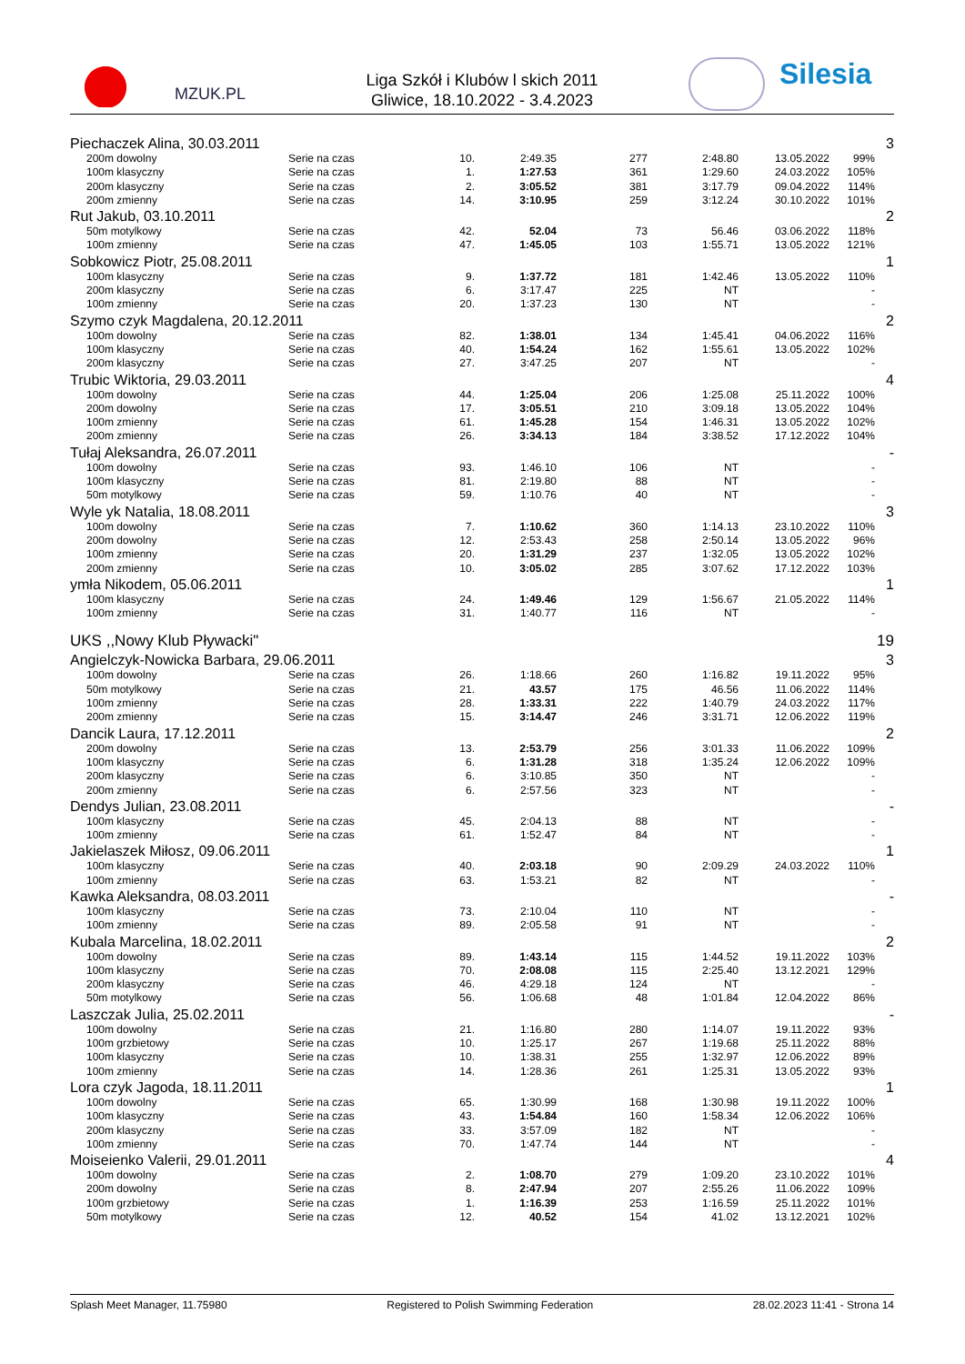MZUK.PL
Liga Szkół i Klubów l skich 2011
Gliwice, 18.10.2022 - 3.4.2023
Silesia
| Piechaczek Alina, 30.03.2011 | | | | | | | | | 3 |
| | 200m dowolny | Serie na czas | 10. | 2:49.35 | 277 | 2:48.80 | 13.05.2022 | 99% | |
| | 100m klasyczny | Serie na czas | 1. | 1:27.53 | 361 | 1:29.60 | 24.03.2022 | 105% | |
| | 200m klasyczny | Serie na czas | 2. | 3:05.52 | 381 | 3:17.79 | 09.04.2022 | 114% | |
| | 200m zmienny | Serie na czas | 14. | 3:10.95 | 259 | 3:12.24 | 30.10.2022 | 101% | |
| Rut Jakub, 03.10.2011 | | | | | | | | | 2 |
| | 50m motylkowy | Serie na czas | 42. | 52.04 | 73 | 56.46 | 03.06.2022 | 118% | |
| | 100m zmienny | Serie na czas | 47. | 1:45.05 | 103 | 1:55.71 | 13.05.2022 | 121% | |
| Sobkowicz Piotr, 25.08.2011 | | | | | | | | | 1 |
| | 100m klasyczny | Serie na czas | 9. | 1:37.72 | 181 | 1:42.46 | 13.05.2022 | 110% | |
| | 200m klasyczny | Serie na czas | 6. | 3:17.47 | 225 | NT | | - | |
| | 100m zmienny | Serie na czas | 20. | 1:37.23 | 130 | NT | | - | |
| Szymo czyk Magdalena, 20.12.2011 | | | | | | | | | 2 |
| | 100m dowolny | Serie na czas | 82. | 1:38.01 | 134 | 1:45.41 | 04.06.2022 | 116% | |
| | 100m klasyczny | Serie na czas | 40. | 1:54.24 | 162 | 1:55.61 | 13.05.2022 | 102% | |
| | 200m klasyczny | Serie na czas | 27. | 3:47.25 | 207 | NT | | - | |
| Trubic Wiktoria, 29.03.2011 | | | | | | | | | 4 |
| | 100m dowolny | Serie na czas | 44. | 1:25.04 | 206 | 1:25.08 | 25.11.2022 | 100% | |
| | 200m dowolny | Serie na czas | 17. | 3:05.51 | 210 | 3:09.18 | 13.05.2022 | 104% | |
| | 100m zmienny | Serie na czas | 61. | 1:45.28 | 154 | 1:46.31 | 13.05.2022 | 102% | |
| | 200m zmienny | Serie na czas | 26. | 3:34.13 | 184 | 3:38.52 | 17.12.2022 | 104% | |
| Tułaj Aleksandra, 26.07.2011 | | | | | | | | | - |
| | 100m dowolny | Serie na czas | 93. | 1:46.10 | 106 | NT | | - | |
| | 100m klasyczny | Serie na czas | 81. | 2:19.80 | 88 | NT | | - | |
| | 50m motylkowy | Serie na czas | 59. | 1:10.76 | 40 | NT | | - | |
| Wyle yk Natalia, 18.08.2011 | | | | | | | | | 3 |
| | 100m dowolny | Serie na czas | 7. | 1:10.62 | 360 | 1:14.13 | 23.10.2022 | 110% | |
| | 200m dowolny | Serie na czas | 12. | 2:53.43 | 258 | 2:50.14 | 13.05.2022 | 96% | |
| | 100m zmienny | Serie na czas | 20. | 1:31.29 | 237 | 1:32.05 | 13.05.2022 | 102% | |
| | 200m zmienny | Serie na czas | 10. | 3:05.02 | 285 | 3:07.62 | 17.12.2022 | 103% | |
| ymła Nikodem, 05.06.2011 | | | | | | | | | 1 |
| | 100m klasyczny | Serie na czas | 24. | 1:49.46 | 129 | 1:56.67 | 21.05.2022 | 114% | |
| | 100m zmienny | Serie na czas | 31. | 1:40.77 | 116 | NT | | - | |
| UKS ,,Nowy Klub Pływacki" | | | | | | | | | 19 |
| Angielczyk-Nowicka Barbara, 29.06.2011 | | | | | | | | | 3 |
| | 100m dowolny | Serie na czas | 26. | 1:18.66 | 260 | 1:16.82 | 19.11.2022 | 95% | |
| | 50m motylkowy | Serie na czas | 21. | 43.57 | 175 | 46.56 | 11.06.2022 | 114% | |
| | 100m zmienny | Serie na czas | 28. | 1:33.31 | 222 | 1:40.79 | 24.03.2022 | 117% | |
| | 200m zmienny | Serie na czas | 15. | 3:14.47 | 246 | 3:31.71 | 12.06.2022 | 119% | |
| Dancik Laura, 17.12.2011 | | | | | | | | | 2 |
| | 200m dowolny | Serie na czas | 13. | 2:53.79 | 256 | 3:01.33 | 11.06.2022 | 109% | |
| | 100m klasyczny | Serie na czas | 6. | 1:31.28 | 318 | 1:35.24 | 12.06.2022 | 109% | |
| | 200m klasyczny | Serie na czas | 6. | 3:10.85 | 350 | NT | | - | |
| | 200m zmienny | Serie na czas | 6. | 2:57.56 | 323 | NT | | - | |
| Dendys Julian, 23.08.2011 | | | | | | | | | - |
| | 100m klasyczny | Serie na czas | 45. | 2:04.13 | 88 | NT | | - | |
| | 100m zmienny | Serie na czas | 61. | 1:52.47 | 84 | NT | | - | |
| Jakielaszek Miłosz, 09.06.2011 | | | | | | | | | 1 |
| | 100m klasyczny | Serie na czas | 40. | 2:03.18 | 90 | 2:09.29 | 24.03.2022 | 110% | |
| | 100m zmienny | Serie na czas | 63. | 1:53.21 | 82 | NT | | - | |
| Kawka Aleksandra, 08.03.2011 | | | | | | | | | - |
| | 100m klasyczny | Serie na czas | 73. | 2:10.04 | 110 | NT | | - | |
| | 100m zmienny | Serie na czas | 89. | 2:05.58 | 91 | NT | | - | |
| Kubala Marcelina, 18.02.2011 | | | | | | | | | 2 |
| | 100m dowolny | Serie na czas | 89. | 1:43.14 | 115 | 1:44.52 | 19.11.2022 | 103% | |
| | 100m klasyczny | Serie na czas | 70. | 2:08.08 | 115 | 2:25.40 | 13.12.2021 | 129% | |
| | 200m klasyczny | Serie na czas | 46. | 4:29.18 | 124 | NT | | - | |
| | 50m motylkowy | Serie na czas | 56. | 1:06.68 | 48 | 1:01.84 | 12.04.2022 | 86% | |
| Laszczak Julia, 25.02.2011 | | | | | | | | | - |
| | 100m dowolny | Serie na czas | 21. | 1:16.80 | 280 | 1:14.07 | 19.11.2022 | 93% | |
| | 100m grzbietowy | Serie na czas | 10. | 1:25.17 | 267 | 1:19.68 | 25.11.2022 | 88% | |
| | 100m klasyczny | Serie na czas | 10. | 1:38.31 | 255 | 1:32.97 | 12.06.2022 | 89% | |
| | 100m zmienny | Serie na czas | 14. | 1:28.36 | 261 | 1:25.31 | 13.05.2022 | 93% | |
| Lora czyk Jagoda, 18.11.2011 | | | | | | | | | 1 |
| | 100m dowolny | Serie na czas | 65. | 1:30.99 | 168 | 1:30.98 | 19.11.2022 | 100% | |
| | 100m klasyczny | Serie na czas | 43. | 1:54.84 | 160 | 1:58.34 | 12.06.2022 | 106% | |
| | 200m klasyczny | Serie na czas | 33. | 3:57.09 | 182 | NT | | - | |
| | 100m zmienny | Serie na czas | 70. | 1:47.74 | 144 | NT | | - | |
| Moiseienko Valerii, 29.01.2011 | | | | | | | | | 4 |
| | 100m dowolny | Serie na czas | 2. | 1:08.70 | 279 | 1:09.20 | 23.10.2022 | 101% | |
| | 200m dowolny | Serie na czas | 8. | 2:47.94 | 207 | 2:55.26 | 11.06.2022 | 109% | |
| | 100m grzbietowy | Serie na czas | 1. | 1:16.39 | 253 | 1:16.59 | 25.11.2022 | 101% | |
| | 50m motylkowy | Serie na czas | 12. | 40.52 | 154 | 41.02 | 13.12.2021 | 102% | |
Splash Meet Manager, 11.75980 Registered to Polish Swimming Federation 28.02.2023 11:41 - Strona 14